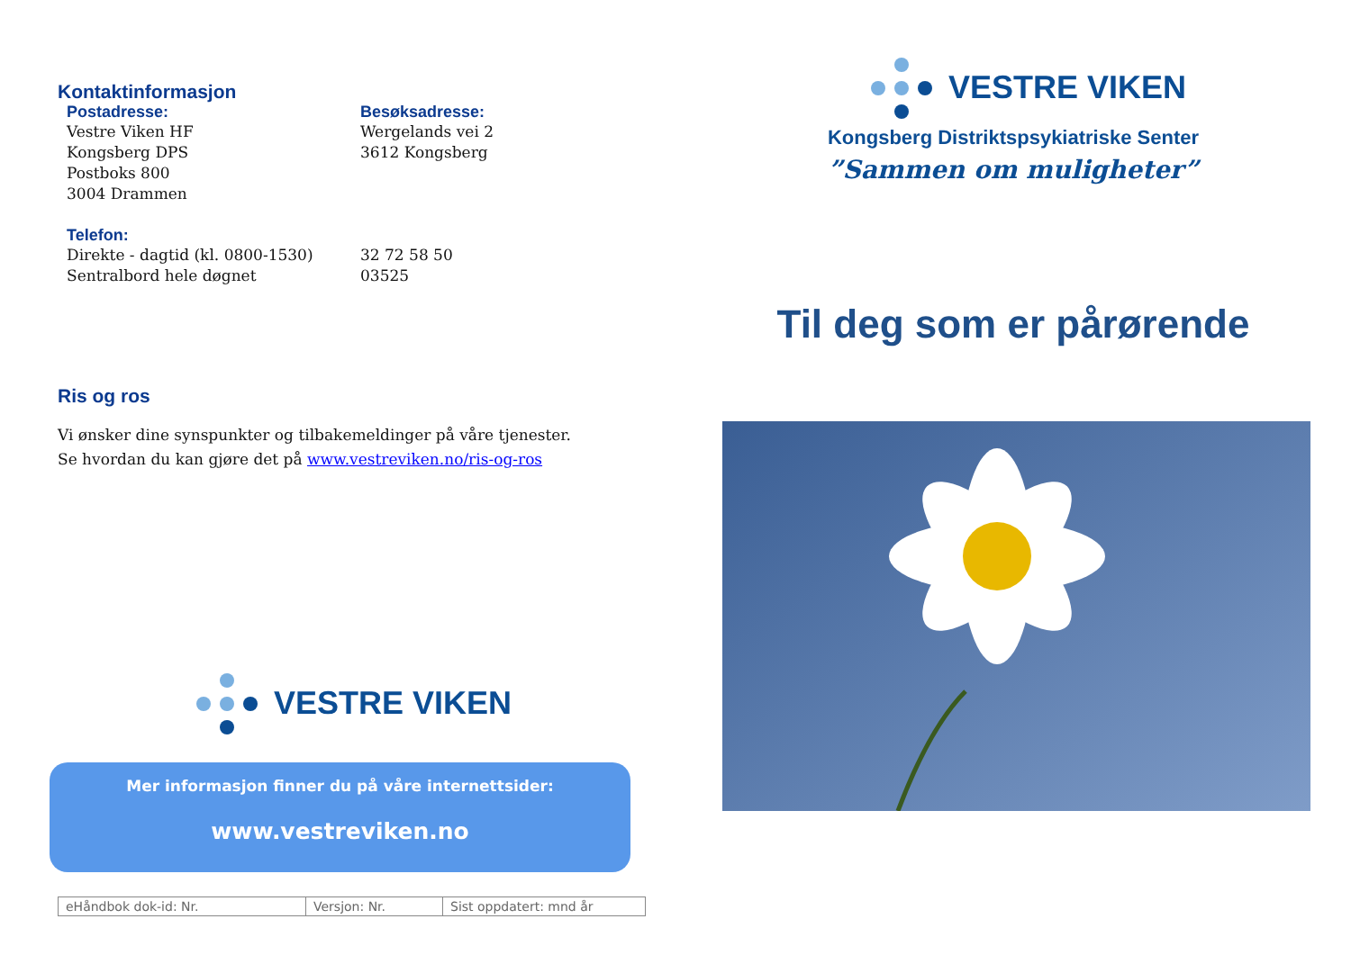Kontaktinformasjon
Postadresse:
Vestre Viken HF
Kongsberg DPS
Postboks 800
3004 Drammen
Besøksadresse:
Wergelands vei 2
3612 Kongsberg
Telefon:
Direkte - dagtid (kl. 0800-1530)
Sentralbord hele døgnet
32 72 58 50
03525
Ris og ros
Vi ønsker dine synspunkter og tilbakemeldinger på våre tjenester.
Se hvordan du kan gjøre det på www.vestreviken.no/ris-og-ros
VESTRE VIKEN
Mer informasjon finner du på våre internettsider:
www.vestreviken.no
| eHåndbok dok-id: Nr. | Versjon: Nr. | Sist oppdatert: mnd år |
VESTRE VIKEN
Kongsberg Distriktspsykiatriske Senter
”Sammen om muligheter”
Til deg som er pårørende